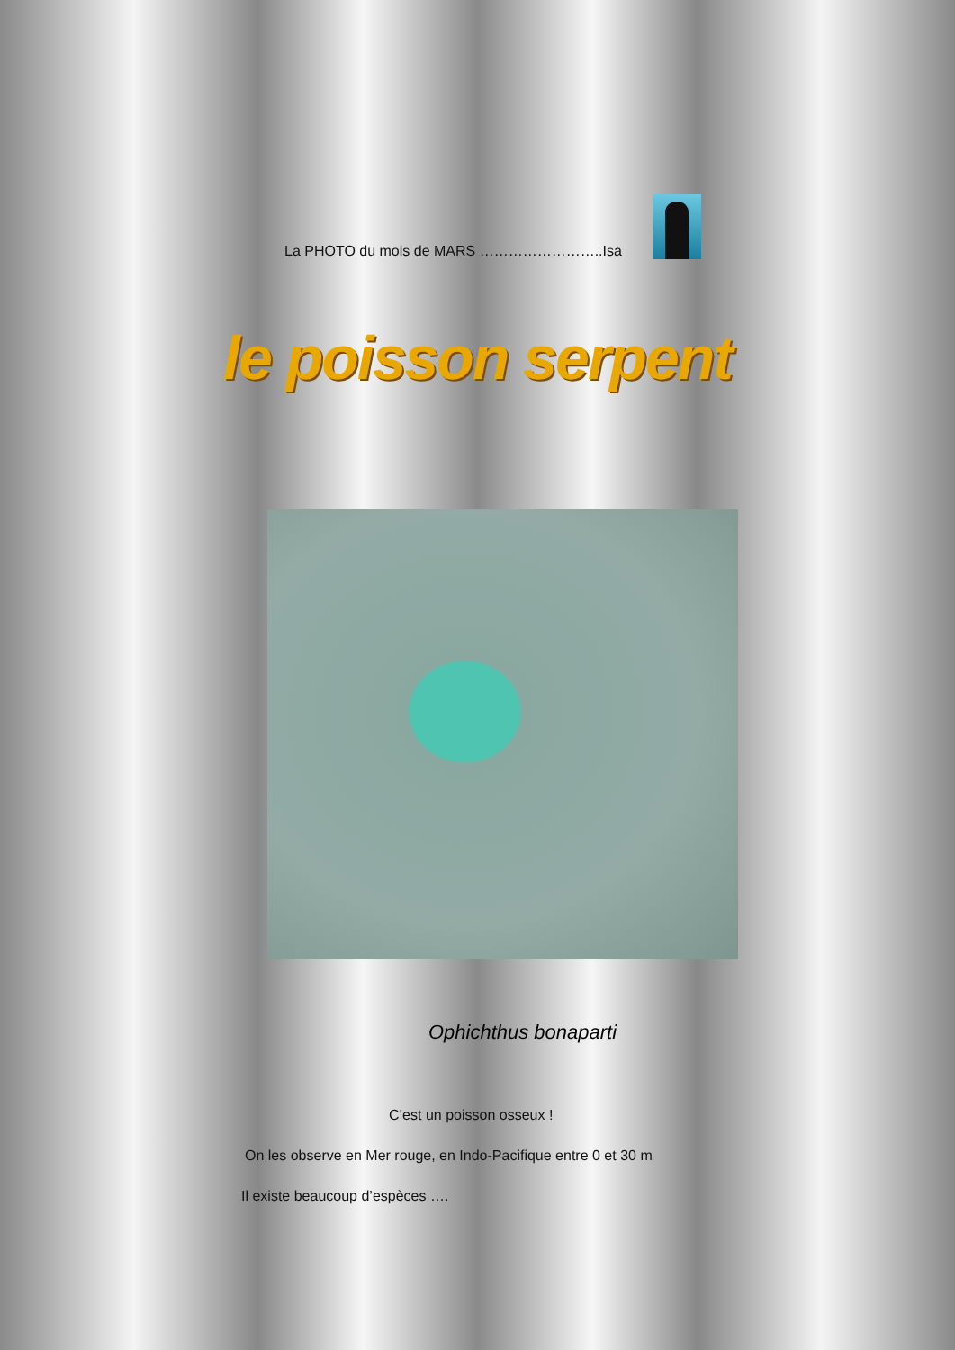La PHOTO du mois de MARS ……………………..Isa
le poisson serpent
Ophichthus bonaparti
C’est un poisson osseux !
On les observe en Mer rouge, en Indo-Pacifique entre 0 et 30 m
Il existe beaucoup d’espèces ….